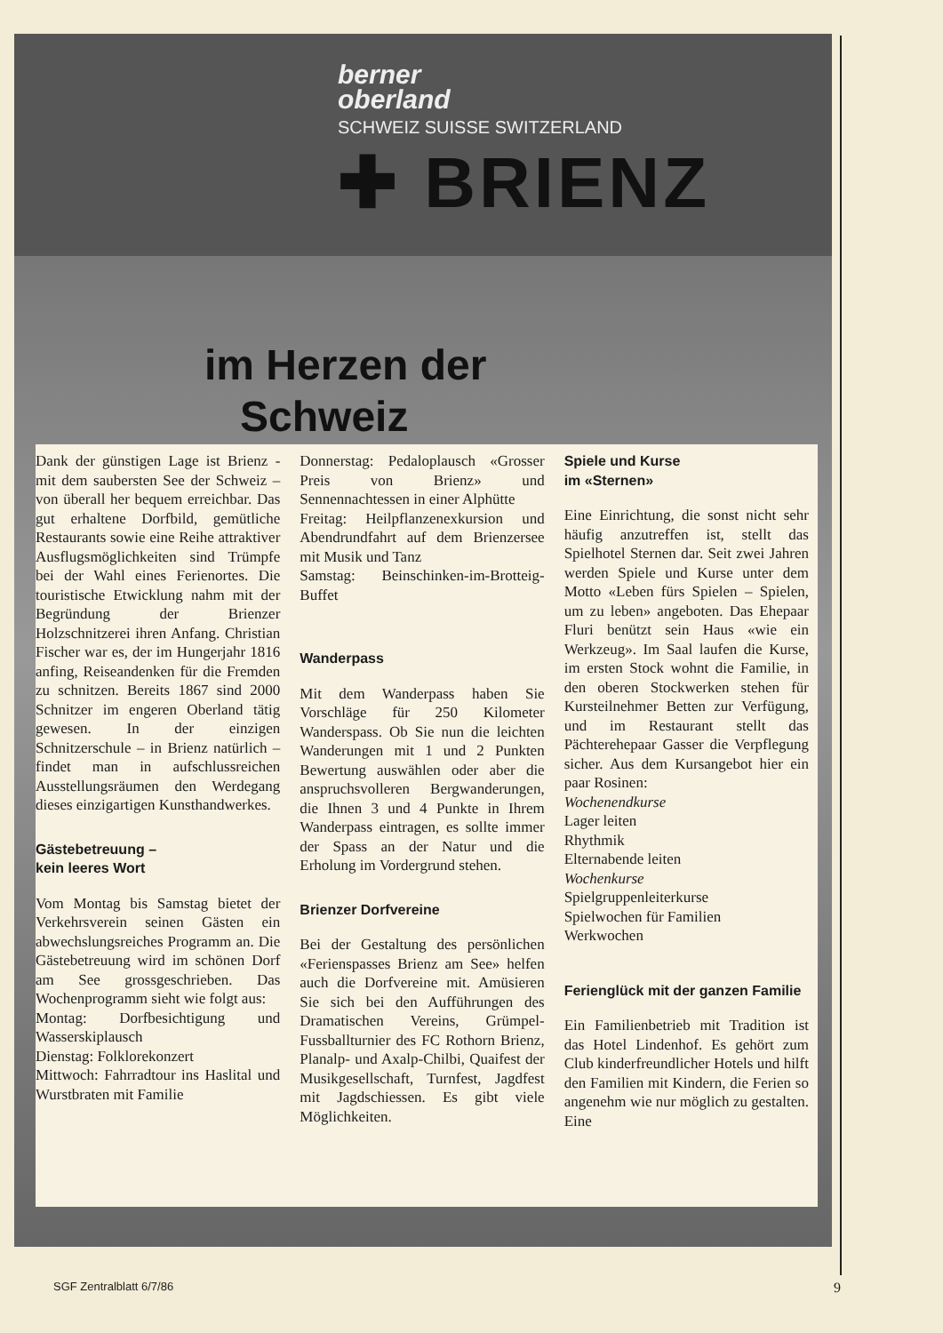berner
oberland
SCHWEIZ SUISSE SWITZERLAND
✚ BRIENZ
im Herzen der
Schweiz
Dank der günstigen Lage ist Brienz - mit dem saubersten See der Schweiz – von überall her bequem erreichbar. Das gut erhaltene Dorfbild, gemütliche Restaurants sowie eine Reihe attraktiver Ausflugsmöglichkeiten sind Trümpfe bei der Wahl eines Ferienortes. Die touristische Etwicklung nahm mit der Begründung der Brienzer Holzschnitzerei ihren Anfang. Christian Fischer war es, der im Hungerjahr 1816 anfing, Reiseandenken für die Fremden zu schnitzen. Bereits 1867 sind 2000 Schnitzer im engeren Oberland tätig gewesen. In der einzigen Schnitzerschule – in Brienz natürlich – findet man in aufschlussreichen Ausstellungsräumen den Werdegang dieses einzigartigen Kunsthandwerkes.
Gästebetreuung –
kein leeres Wort
Vom Montag bis Samstag bietet der Verkehrsverein seinen Gästen ein abwechslungsreiches Programm an. Die Gästebetreuung wird im schönen Dorf am See grossgeschrieben. Das Wochenprogramm sieht wie folgt aus:
Montag: Dorfbesichtigung und Wasserskiplausch
Dienstag: Folklorekonzert
Mittwoch: Fahrradtour ins Haslital und Wurstbraten mit Familie
Donnerstag: Pedaloplausch «Grosser Preis von Brienz» und Sennennachtessen in einer Alphütte
Freitag: Heilpflanzenexkursion und Abendrundfahrt auf dem Brienzersee mit Musik und Tanz
Samstag: Beinschinken-im-Brotteig-Buffet
Wanderpass
Mit dem Wanderpass haben Sie Vorschläge für 250 Kilometer Wanderspass. Ob Sie nun die leichten Wanderungen mit 1 und 2 Punkten Bewertung auswählen oder aber die anspruchsvolleren Bergwanderungen, die Ihnen 3 und 4 Punkte in Ihrem Wanderpass eintragen, es sollte immer der Spass an der Natur und die Erholung im Vordergrund stehen.
Brienzer Dorfvereine
Bei der Gestaltung des persönlichen «Ferienspasses Brienz am See» helfen auch die Dorfvereine mit. Amüsieren Sie sich bei den Aufführungen des Dramatischen Vereins, Grümpel-Fussballturnier des FC Rothorn Brienz, Planalp- und Axalp-Chilbi, Quaifest der Musikgesellschaft, Turnfest, Jagdfest mit Jagdschiessen. Es gibt viele Möglichkeiten.
Spiele und Kurse
im «Sternen»
Eine Einrichtung, die sonst nicht sehr häufig anzutreffen ist, stellt das Spielhotel Sternen dar. Seit zwei Jahren werden Spiele und Kurse unter dem Motto «Leben fürs Spielen – Spielen, um zu leben» angeboten. Das Ehepaar Fluri benützt sein Haus «wie ein Werkzeug». Im Saal laufen die Kurse, im ersten Stock wohnt die Familie, in den oberen Stockwerken stehen für Kursteilnehmer Betten zur Verfügung, und im Restaurant stellt das Pächterehepaar Gasser die Verpflegung sicher. Aus dem Kursangebot hier ein paar Rosinen:
Wochenendkurse
Lager leiten
Rhythmik
Elternabende leiten
Wochenkurse
Spielgruppenleiterkurse
Spielwochen für Familien
Werkwochen
Ferienglück mit der ganzen Familie
Ein Familienbetrieb mit Tradition ist das Hotel Lindenhof. Es gehört zum Club kinderfreundlicher Hotels und hilft den Familien mit Kindern, die Ferien so angenehm wie nur möglich zu gestalten. Eine
SGF Zentralblatt 6/7/86 9